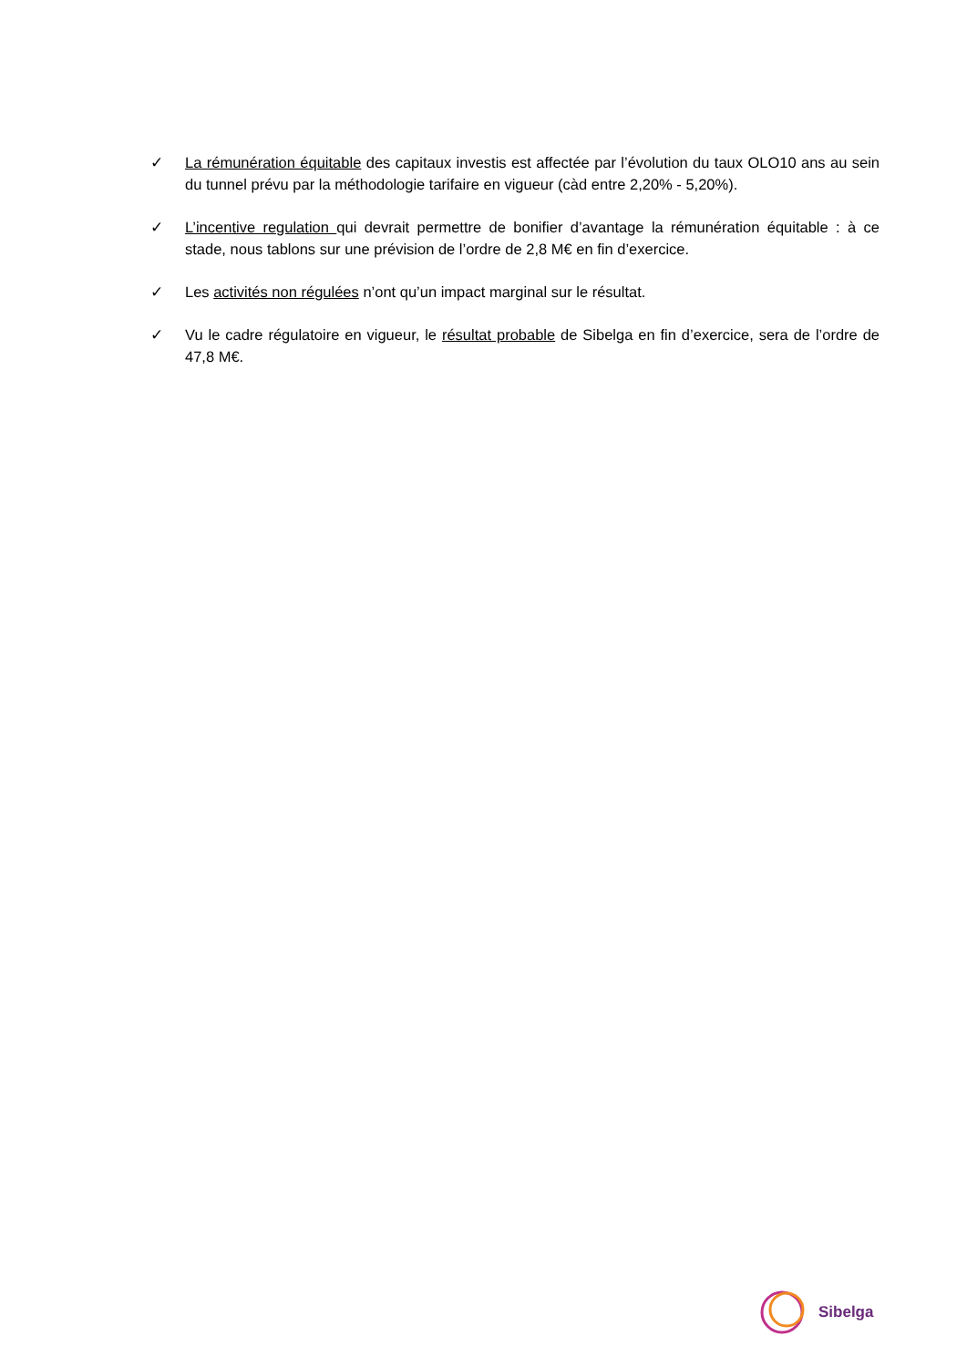✓ La rémunération équitable des capitaux investis est affectée par l’évolution du taux OLO10 ans au sein du tunnel prévu par la méthodologie tarifaire en vigueur (càd entre 2,20% - 5,20%).
✓ L’incentive regulation qui devrait permettre de bonifier d’avantage la rémunération équitable : à ce stade, nous tablons sur une prévision de l’ordre de 2,8 M€ en fin d’exercice.
✓ Les activités non régulées n’ont qu’un impact marginal sur le résultat.
✓ Vu le cadre régulatoire en vigueur, le résultat probable de Sibelga en fin d’exercice, sera de l’ordre de 47,8 M€.
Sibelga